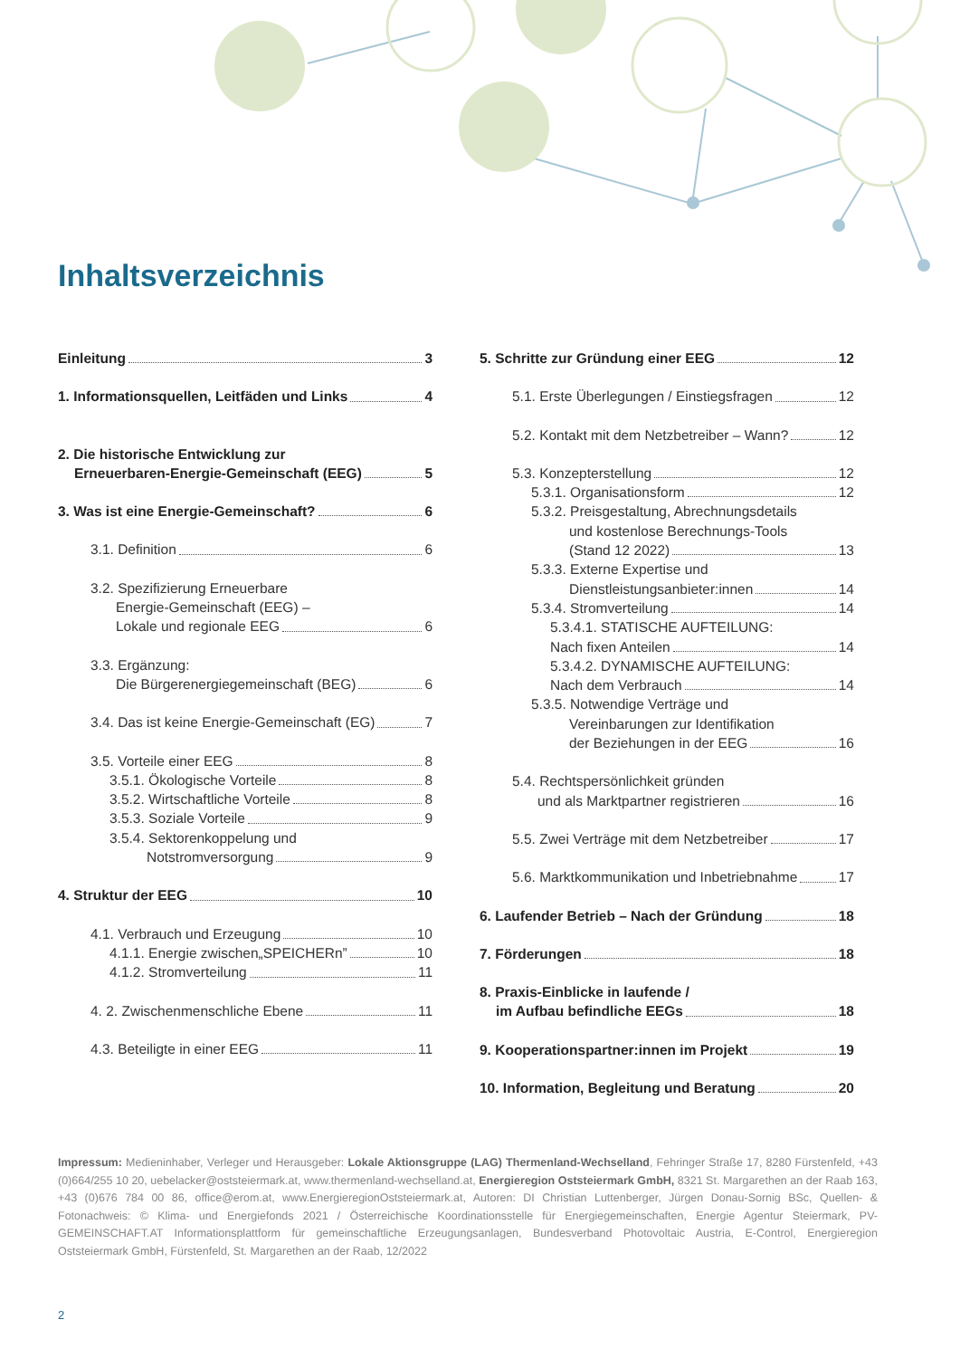Inhaltsverzeichnis
Einleitung 3
1. Informationsquellen, Leitfäden und Links 4
2. Die historische Entwicklung zur
Erneuerbaren-Energie-Gemeinschaft (EEG) 5
3. Was ist eine Energie-Gemeinschaft? 6
3.1. Definition 6
3.2. Spezifizierung Erneuerbare
Energie-Gemeinschaft (EEG) –
Lokale und regionale EEG 6
3.3. Ergänzung:
Die Bürgerenergiegemeinschaft (BEG) 6
3.4. Das ist keine Energie-Gemeinschaft (EG) 7
3.5. Vorteile einer EEG 8
3.5.1. Ökologische Vorteile 8
3.5.2. Wirtschaftliche Vorteile 8
3.5.3. Soziale Vorteile 9
3.5.4. Sektorenkoppelung und
Notstromversorgung 9
4. Struktur der EEG 10
4.1. Verbrauch und Erzeugung 10
4.1.1. Energie zwischen„SPEICHERn” 10
4.1.2. Stromverteilung 11
4. 2. Zwischenmenschliche Ebene 11
4.3. Beteiligte in einer EEG 11
5. Schritte zur Gründung einer EEG 12
5.1. Erste Überlegungen / Einstiegsfragen 12
5.2. Kontakt mit dem Netzbetreiber – Wann? 12
5.3. Konzepterstellung 12
5.3.1. Organisationsform 12
5.3.2. Preisgestaltung, Abrechnungsdetails
und kostenlose Berechnungs-Tools
(Stand 12 2022) 13
5.3.3. Externe Expertise und
Dienstleistungsanbieter:innen 14
5.3.4. Stromverteilung 14
5.3.4.1. STATISCHE AUFTEILUNG:
Nach fixen Anteilen 14
5.3.4.2. DYNAMISCHE AUFTEILUNG:
Nach dem Verbrauch 14
5.3.5. Notwendige Verträge und
Vereinbarungen zur Identifikation
der Beziehungen in der EEG 16
5.4. Rechtspersönlichkeit gründen
und als Marktpartner registrieren 16
5.5. Zwei Verträge mit dem Netzbetreiber 17
5.6. Marktkommunikation und Inbetriebnahme 17
6. Laufender Betrieb – Nach der Gründung 18
7. Förderungen 18
8. Praxis-Einblicke in laufende /
im Aufbau befindliche EEGs 18
9. Kooperationspartner:innen im Projekt 19
10. Information, Begleitung und Beratung 20
Impressum: Medieninhaber, Verleger und Herausgeber: Lokale Aktionsgruppe (LAG) Thermenland-Wechselland, Fehringer Straße 17, 8280 Fürstenfeld, +43 (0)664/255 10 20, uebelacker@oststeiermark.at, www.thermenland-wechselland.at, Energieregion Oststeiermark GmbH, 8321 St. Margarethen an der Raab 163, +43 (0)676 784 00 86, office@erom.at, www.EnergieregionOststeiermark.at, Autoren: DI Christian Luttenberger, Jürgen Donau-Sornig BSc, Quellen- & Fotonachweis: © Klima- und Energiefonds 2021 / Österreichische Koordinationsstelle für Energiegemeinschaften, Energie Agentur Steiermark, PV-GEMEINSCHAFT.AT Informationsplattform für gemeinschaftliche Erzeugungsanlagen, Bundesverband Photovoltaic Austria, E-Control, Energieregion Oststeiermark GmbH, Fürstenfeld, St. Margarethen an der Raab, 12/2022
2